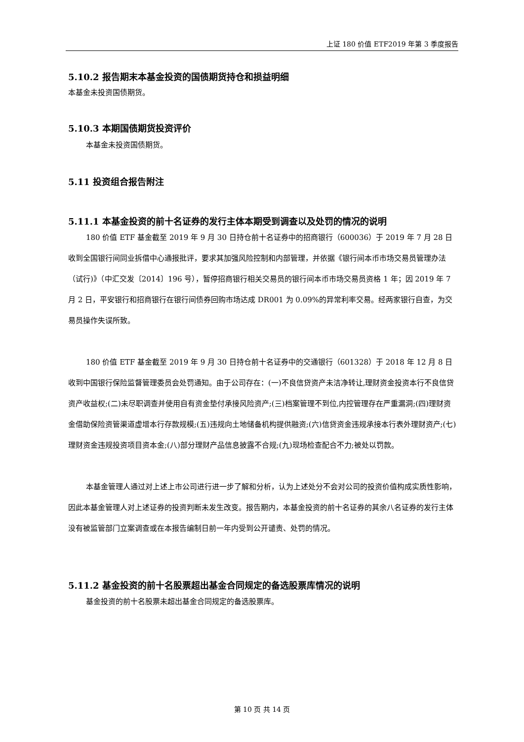上证 180 价值 ETF2019 年第 3 季度报告
5.10.2 报告期末本基金投资的国债期货持仓和损益明细
本基金未投资国债期货。
5.10.3 本期国债期货投资评价
本基金未投资国债期货。
5.11 投资组合报告附注
5.11.1 本基金投资的前十名证券的发行主体本期受到调查以及处罚的情况的说明
180 价值 ETF 基金截至 2019 年 9 月 30 日持仓前十名证券中的招商银行（600036）于 2019 年 7 月 28 日收到全国银行间同业拆借中心通报批评，要求其加强风险控制和内部管理，并依据《银行间本币市场交易员管理办法（试行)》（中汇交发〔2014〕196 号），暂停招商银行相关交易员的银行间本币市场交易员资格 1 年；因 2019 年 7 月 2 日，平安银行和招商银行在银行间债券回购市场达成 DR001 为 0.09%的异常利率交易。经两家银行自查，为交易员操作失误所致。
180 价值 ETF 基金截至 2019 年 9 月 30 日持仓前十名证券中的交通银行（601328）于 2018 年 12 月 8 日收到中国银行保险监督管理委员会处罚通知。由于公司存在：(一)不良信贷资产未洁净转让,理财资金投资本行不良信贷资产收益权;(二)未尽职调查并使用自有资金垫付承接风险资产;(三)档案管理不到位,内控管理存在严重漏洞;(四)理财资金借助保险资管渠道虚增本行存款规模;(五)违规向土地储备机构提供融资;(六)信贷资金违规承接本行表外理财资产;(七)理财资金违规投资项目资本金;(八)部分理财产品信息披露不合规;(九)现场检查配合不力;被处以罚款。
本基金管理人通过对上述上市公司进行进一步了解和分析，认为上述处分不会对公司的投资价值构成实质性影响，因此本基金管理人对上述证券的投资判断未发生改变。报告期内，本基金投资的前十名证券的其余八名证券的发行主体没有被监管部门立案调查或在本报告编制日前一年内受到公开谴责、处罚的情况。
5.11.2 基金投资的前十名股票超出基金合同规定的备选股票库情况的说明
基金投资的前十名股票未超出基金合同规定的备选股票库。
第 10 页 共 14 页